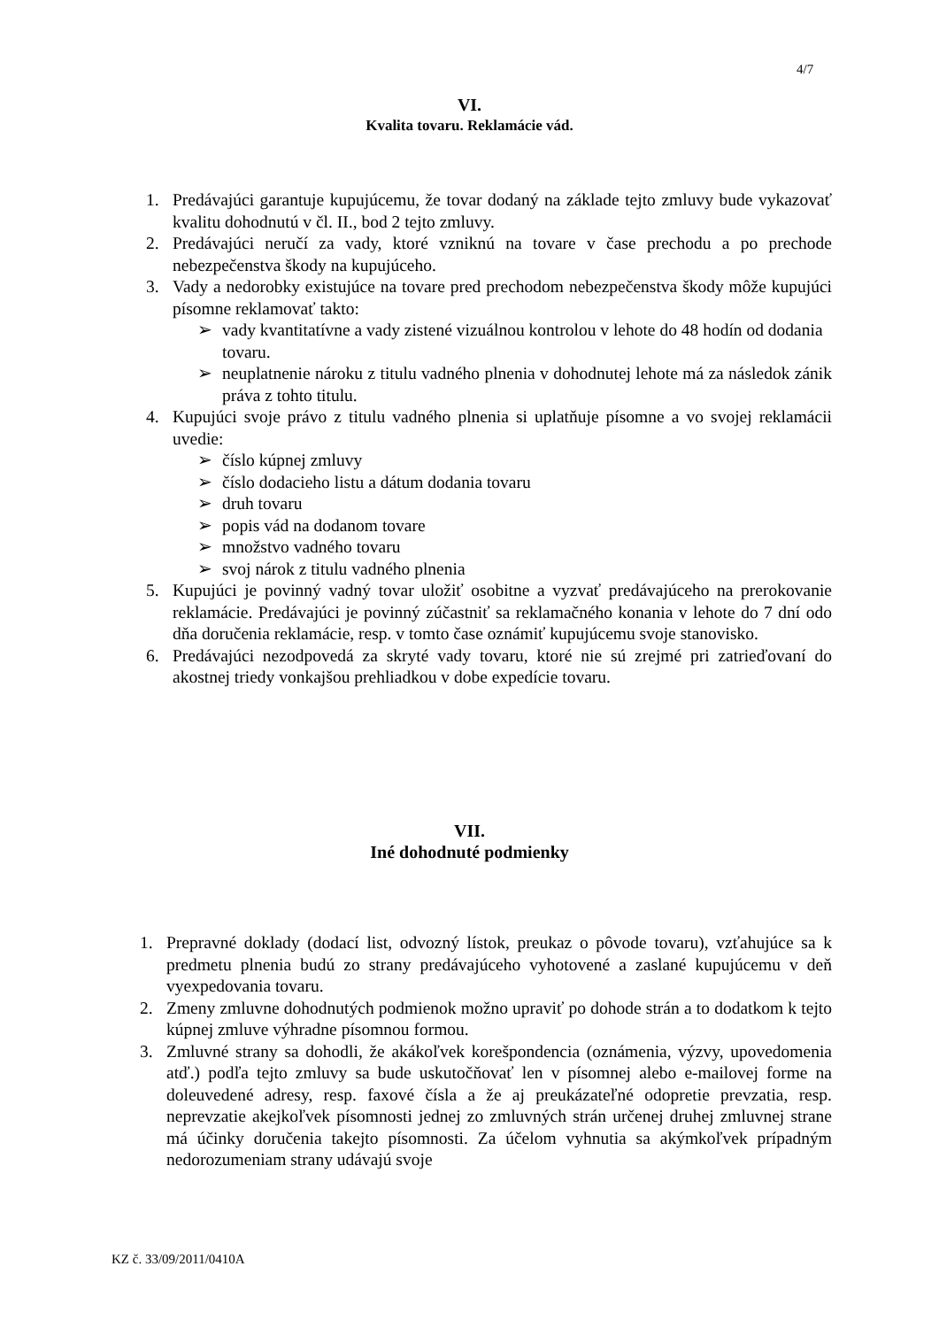4/7
VI.
Kvalita tovaru. Reklamácie vád.
1. Predávajúci garantuje kupujúcemu, že tovar dodaný na základe tejto zmluvy bude vykazovať kvalitu dohodnutú v čl. II., bod 2 tejto zmluvy.
2. Predávajúci neručí za vady, ktoré vzniknú na tovare v čase prechodu a po prechode nebezpečenstva škody na kupujúceho.
3. Vady a nedorobky existujúce na tovare pred prechodom nebezpečenstva škody môže kupujúci písomne reklamovať takto:
➢ vady kvantitatívne a vady zistené vizuálnou kontrolou v lehote do 48 hodín od dodania tovaru.
➢ neuplatnenie nároku z titulu vadného plnenia v dohodnutej lehote má za následok zánik práva z tohto titulu.
4. Kupujúci svoje právo z titulu vadného plnenia si uplatňuje písomne a vo svojej reklamácii uvedie:
➢ číslo kúpnej zmluvy
➢ číslo dodacieho listu a dátum dodania tovaru
➢ druh tovaru
➢ popis vád na dodanom tovare
➢ množstvo vadného tovaru
➢ svoj nárok z titulu vadného plnenia
5. Kupujúci je povinný vadný tovar uložiť osobitne a vyzvať predávajúceho na prerokovanie reklamácie. Predávajúci je povinný zúčastniť sa reklamačného konania v lehote do 7 dní odo dňa doručenia reklamácie, resp. v tomto čase oznámiť kupujúcemu svoje stanovisko.
6. Predávajúci nezodpovedá za skryté vady tovaru, ktoré nie sú zrejmé pri zatrieďovaní do akostnej triedy vonkajšou prehliadkou v dobe expedície tovaru.
VII.
Iné dohodnuté podmienky
1. Prepravné doklady (dodací list, odvozný lístok, preukaz o pôvode tovaru), vzťahujúce sa k predmetu plnenia budú zo strany predávajúceho vyhotovené a zaslané kupujúcemu v deň vyexpedovania tovaru.
2. Zmeny zmluvne dohodnutých podmienok možno upraviť po dohode strán a to dodatkom k tejto kúpnej zmluve výhradne písomnou formou.
3. Zmluvné strany sa dohodli, že akákoľvek korešpondencia (oznámenia, výzvy, upovedomenia atď.) podľa tejto zmluvy sa bude uskutočňovať len v písomnej alebo e-mailovej forme na doleuvedené adresy, resp. faxové čísla a že aj preukázateľné odopretie prevzatia, resp. neprevzatie akejkoľvek písomnosti jednej zo zmluvných strán určenej druhej zmluvnej strane má účinky doručenia takejto písomnosti. Za účelom vyhnutia sa akýmkoľvek prípadným nedorozumeniam strany udávajú svoje
KZ č. 33/09/2011/0410A